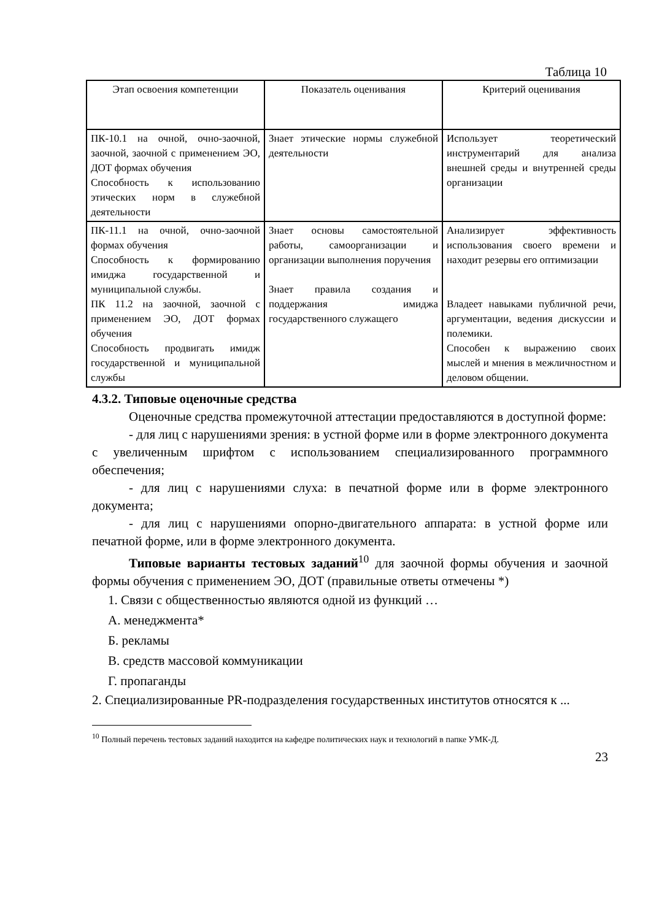Таблица 10
| Этап освоения компетенции | Показатель оценивания | Критерий оценивания |
| ПК-10.1 на очной, очно-заочной, заочной, заочной с применением ЭО, ДОТ формах обучения Способность к использованию этических норм в служебной деятельности | Знает этические нормы служебной деятельности | Использует теоретический инструментарий для анализа внешней среды и внутренней среды организации |
| ПК-11.1 на очной, очно-заочной формах обучения Способность к формированию имиджа государственной и муниципальной службы. ПК 11.2 на заочной, заочной с применением ЭО, ДОТ формах обучения Способность продвигать имидж государственной и муниципальной службы | Знает основы самостоятельной работы, самоорганизации и организации выполнения поручения Знает правила создания и поддержания имиджа государственного служащего | Анализирует эффективность использования своего времени и находит резервы его оптимизации Владеет навыками публичной речи, аргументации, ведения дискуссии и полемики. Способен к выражению своих мыслей и мнения в межличностном и деловом общении. |
4.3.2. Типовые оценочные средства
Оценочные средства промежуточной аттестации предоставляются в доступной форме:
- для лиц с нарушениями зрения: в устной форме или в форме электронного документа с увеличенным шрифтом с использованием специализированного программного обеспечения;
- для лиц с нарушениями слуха: в печатной форме или в форме электронного документа;
- для лиц с нарушениями опорно-двигательного аппарата: в устной форме или печатной форме, или в форме электронного документа.
Типовые варианты тестовых заданий<sup>10</sup> для заочной формы обучения и заочной формы обучения с применением ЭО, ДОТ (правильные ответы отмечены *)
1. Связи с общественностью являются одной из функций …
А. менеджмента*
Б. рекламы
В. средств массовой коммуникации
Г. пропаганды
2. Специализированные PR-подразделения государственных институтов относятся к ...
<sup>10</sup> Полный перечень тестовых заданий находится на кафедре политических наук и технологий в папке УМК-Д.
23